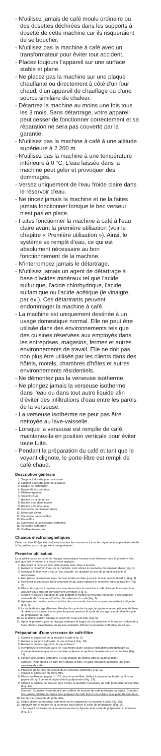- N'utilisez jamais de café moulu ordinaire ou des dosettes déchirées dans les supports à dosette de cette machine car ils risqueraient de se boucher.
- N'utilisez pas la machine à café avec un transformateur pour éviter tout accident.
- Placez toujours l'appareil sur une surface stable et plane.
- Ne placez pas la machine sur une plaque chauffante ou directement à côté d'un four chaud, d'un appareil de chauffage ou d'une source similaire de chaleur.
- Détartrez la machine au moins une fois tous les 3 mois. Sans détartrage, votre appareil peut cesser de fonctionner correctement et sa réparation ne sera pas couverte par la garantie.
- N'utilisez pas la machine à café à une altitude supérieure à 2 200 m.
- N'utilisez pas la machine à une température inférieure à 0 °C. L'eau laissée dans la machine peut geler et provoquer des dommages.
- Versez uniquement de l'eau froide claire dans le réservoir d'eau.
- Ne rincez jamais la machine et ne la faites jamais fonctionner lorsque le bec verseur n'est pas en place.
- Faites fonctionner la machine à café à l'eau claire avant la première utilisation (voir le chapitre « Première utilisation »). Ainsi, le système se remplit d'eau, ce qui est absolument nécessaire au bon fonctionnement de la machine.
- N'interrompez jamais le détartrage.
- N'utilisez jamais un agent de détartrage à base d'acides minéraux tel que l'acide sulfurique, l'acide chlorhydrique, l'acide sulfamique ou l'acide acétique (le vinaigre, par ex.). Ces détartrants peuvent endommager la machine à café.
- La machine est uniquement destinée à un usage domestique normal. Elle ne peut être utilisée dans des environnements tels que des cuisines réservées aux employés dans les entreprises, magasins, fermes et autres environnements de travail. Elle ne doit pas non plus être utilisée par les clients dans des hôtels, motels, chambres d'hôtes et autres environnements résidentiels.
- Ne démontez pas la verseuse isotherme.
- Ne plongez jamais la verseuse isotherme dans l'eau ou dans tout autre liquide afin d'éviter des infiltrations d'eau entre les parois de la verseuse.
- La verseuse isotherme ne peut pas être nettoyée au lave-vaisselle.
- Lorsque la verseuse est remplie de café, maintenez-la en position verticale pour éviter toute fuite.
- Pendant la préparation du café et tant que le voyant clignote, le porte-filtre est rempli de café chaud.
Description générale
1. Support à dosette pour une tasse
2. Support à dosette pour deux tasses
3. Disque de distribution
4. Bague de récupération
5. Plateau égouttoir
6. Voyant CALC
7. Bouton de la verseuse
8. Bouton pour deux tasses
9. Bouton pour une tasse
10. Couvercle du réservoir d'eau
11. Réservoir d'eau
12. Couvercle du porte-filtre
13. Porte-filtre
14. Couvercle de la verseuse isotherme
15. Verseuse isotherme
16. Cuillère de mesure
Champs électromagnétiques
Cette machine Philips est conforme à toutes les normes et à tous les règlements applicables relatifs à l'exposition aux champs électromagnétiques.
Première utilisation
La machine lance un cycle de rinçage automatique lorsque vous l'allumez pour la première fois, quel que soit le bouton sur lequel vous appuyez.
1. Branchez la fiche sur une prise murale avec mise à la terre.
2. Retirez le réservoir d'eau de la machine, puis retirez le couvercle du réservoir d'eau (Fig. 2).
3. Nettoyez le réservoir d'eau à l'eau chaude, en ajoutant un peu de produit vaisselle si nécessaire.
4. Remplissez le réservoir avec de l'eau froide et claire jusqu'au niveau maximal (MAX) (Fig. 3).
5. Remettez le couvercle sur le réservoir d'eau, puis replacez le réservoir dans la machine (Fig. 4).
6. Placez le support à dosette pour une tasse dans la machine à café. Fermez le couvercle et assurez-vous qu'il est correctement verrouillé (Fig. 5).
7. Retirez le plateau égouttoir de son support et mettez la verseuse ou un bol d'une capacité minimale de 1 litre sous l'orifice d'écoulement du café (Fig. 6).
8. Appuyez sur un des boutons du bloc de commande. Les trois voyants se mettent à clignoter (Fig. 7).
9. Le cycle de rinçage démarre. Pendant le cycle de rinçage, le système se remplit avec de l'eau du réservoir. La machine est plus bruyante pendant le cycle de rinçage que pendant le cycle de préparation du café.
10. La machine s'éteint lorsque le réservoir d'eau est vide (Fig. 8).
11. Après le premier cycle de rinçage, nettoyez la bague de récupération et le support à dosette à l'eau chaude savonneuse ou au lave-vaisselle. Rincez la verseuse isotherme sous l'eau.
Préparation d'une verseuse de café-filtre
1. Ouvrez le couvercle de la machine à café (Fig. 9).
2. Retirez le support à dosette, le cas échéant (Fig. 10).
3. Retirez le plateau égouttoir, le cas échéant.
4. Remplissez le réservoir avec de l'eau froide claire jusqu'à l'indication correspondant au nombre de tasses que vous souhaitez préparer et replacez le réservoir sur la machine (Fig. 11).
5. Rincez la verseuse isotherme à l'eau chaude du robinet afin de la préchauffer.
Conseil : Pour obtenir un café bien chaud et riche en goût, préparez au moins une demi-verseuse de café.
6. Placez le porte-filtre au-dessus de la verseuse isotherme (Fig. 12).
7. Ouvrez le couvercle du porte-filtre.
8. Placez un filtre en papier n° 102 dans le porte-filtre. Veillez à rabattre les bords du filtre en papier afin qu'il tienne droit pendant la préparation (Fig. 13).
9. Utilisez la cuillère de mesure pour mettre la quantité nécessaire de café prémoulu dans le filtre (Fig. 14).
Conseil : Comptez l'équivalent d'une cuillère de mesure de café prémoulu par tasse. Comptez une grosse cuillère par tasse pour préparer du café fort et une cuillère rase pour du café doux.
10. Fermez le couvercle du porte-filtre.
11. Faites glisser la verseuse isotherme sur le support de la machine à café (Fig. 15).
12. Appuyez sur le bouton de la verseuse pour lancer le cycle de préparation (Fig. 16).
- Le voyant lumineux de la verseuse se met à clignoter et le cycle de préparation commence (Fig. 17).